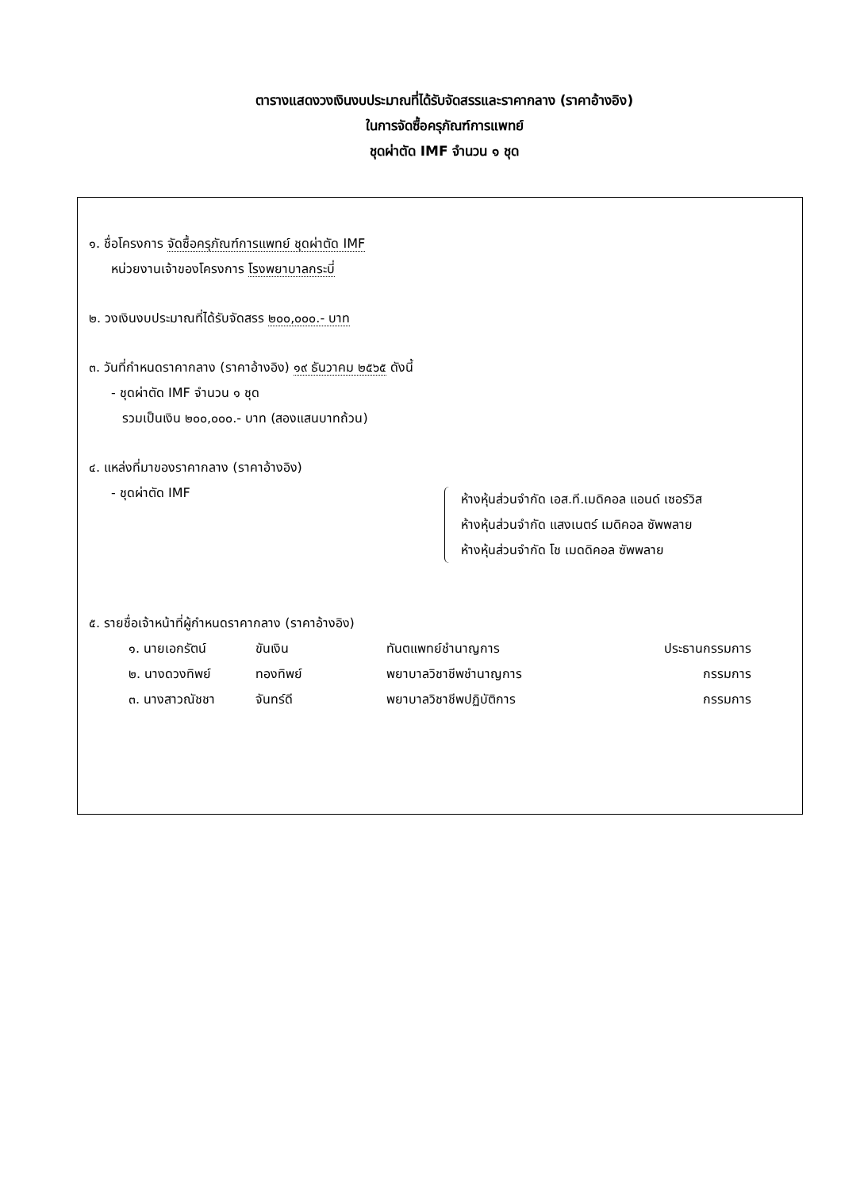ตารางแสดงวงเงินงบประมาณที่ได้รับจัดสรรและราคากลาง (ราคาอ้างอิง)
ในการจัดซื้อครุภัณฑ์การแพทย์
ชุดผ่าตัด IMF จำนวน ๑ ชุด
๑. ชื่อโครงการ จัดซื้อครุภัณฑ์การแพทย์ ชุดผ่าตัด IMF
หน่วยงานเจ้าของโครงการ โรงพยาบาลกระบี่
๒. วงเงินงบประมาณที่ได้รับจัดสรร ๒๐๐,๐๐๐.- บาท
๓. วันที่กำหนดราคากลาง (ราคาอ้างอิง) ๑๙ ธันวาคม ๒๕๖๕ ดังนี้
- ชุดผ่าตัด IMF จำนวน ๑ ชุด
รวมเป็นเงิน ๒๐๐,๐๐๐.- บาท (สองแสนบาทถ้วน)
๔. แหล่งที่มาของราคากลาง (ราคาอ้างอิง)
- ชุดผ่าตัด IMF
ห้างหุ้นส่วนจำกัด เอส.ที.เมดิคอล แอนด์ เซอร์วิส
ห้างหุ้นส่วนจำกัด แสงเนตร์ เมดิคอล ซัพพลาย
ห้างหุ้นส่วนจำกัด โช เมดดิคอล ซัพพลาย
๕. รายชื่อเจ้าหน้าที่ผู้กำหนดราคากลาง (ราคาอ้างอิง)
| ๑. นายเอกรัตน์ | ขันเงิน | ทันตแพทย์ชำนาญการ | ประธานกรรมการ |
| ๒. นางดวงทิพย์ | ทองทิพย์ | พยาบาลวิชาชีพชำนาญการ | กรรมการ |
| ๓. นางสาวณัชชา | จันทร์ดี | พยาบาลวิชาชีพปฏิบัติการ | กรรมการ |